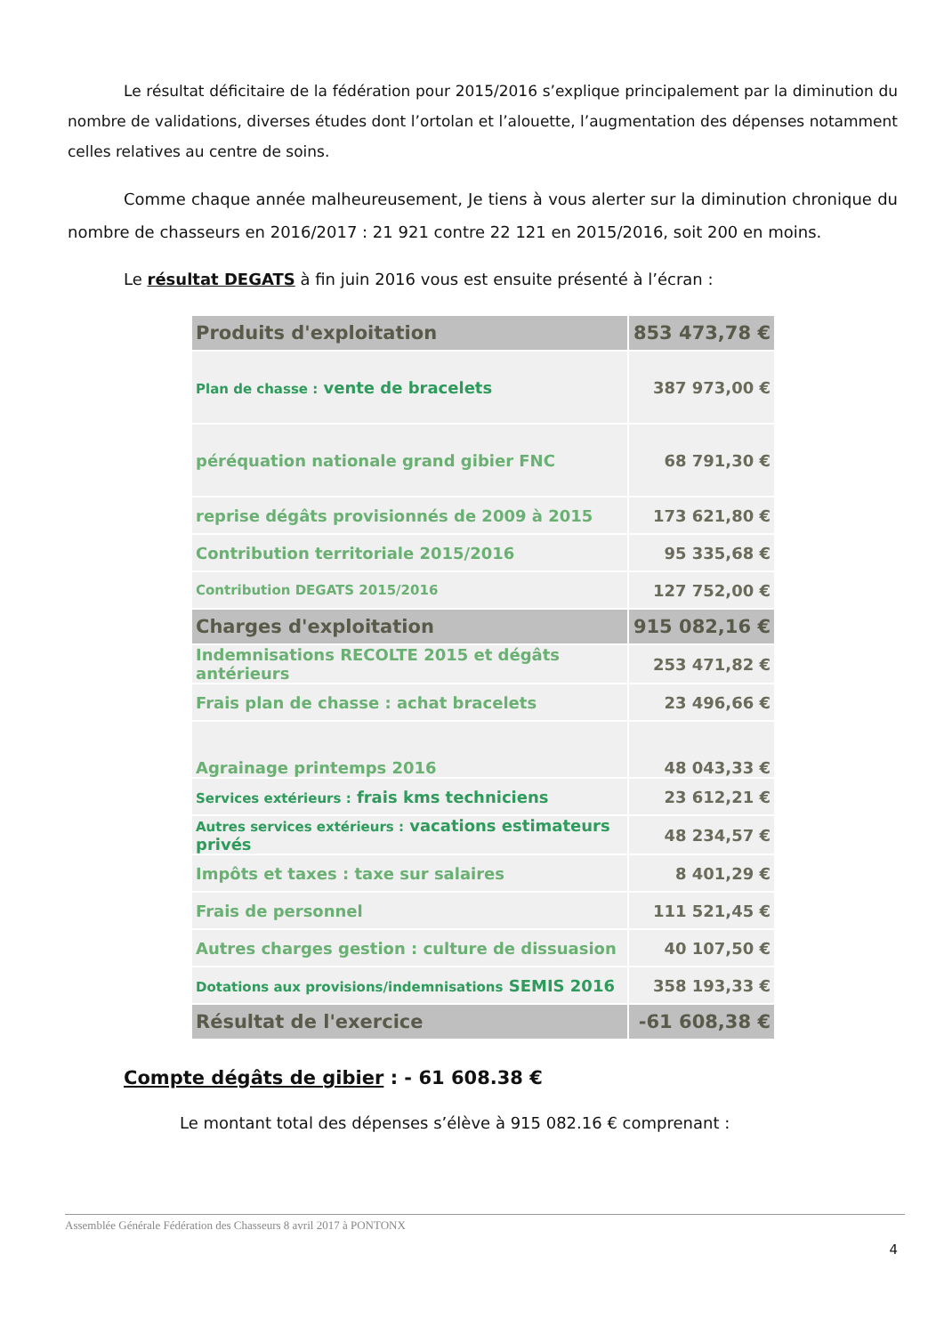Le résultat déficitaire de la fédération pour 2015/2016 s’explique principalement par la diminution du nombre de validations, diverses études dont l’ortolan et l’alouette, l’augmentation des dépenses notamment celles relatives au centre de soins.
Comme chaque année malheureusement, Je tiens à vous alerter sur la diminution chronique du nombre de chasseurs en 2016/2017 : 21 921 contre 22 121 en 2015/2016, soit 200 en moins.
Le résultat DEGATS à fin juin 2016 vous est ensuite présenté à l’écran :
| Produits d'exploitation | 853 473,78 € |
| Plan de chasse : vente de bracelets | 387 973,00 € |
| péréquation nationale grand gibier FNC | 68 791,30 € |
| reprise dégâts provisionnés de 2009 à 2015 | 173 621,80 € |
| Contribution territoriale 2015/2016 | 95 335,68 € |
| Contribution DEGATS 2015/2016 | 127 752,00 € |
| Charges d'exploitation | 915 082,16 € |
| Indemnisations RECOLTE 2015 et dégâts antérieurs | 253 471,82 € |
| Frais plan de chasse : achat bracelets | 23 496,66 € |
| Agrainage printemps 2016 | 48 043,33 € |
| Services extérieurs : frais kms techniciens | 23 612,21 € |
| Autres services extérieurs : vacations estimateurs privés | 48 234,57 € |
| Impôts et taxes : taxe sur salaires | 8 401,29 € |
| Frais de personnel | 111 521,45 € |
| Autres charges gestion : culture de dissuasion | 40 107,50 € |
| Dotations aux provisions/indemnisations SEMIS 2016 | 358 193,33 € |
| Résultat de l'exercice | -61 608,38 € |
Compte dégâts de gibier : - 61 608.38 €
Le montant total des dépenses s’élève à 915 082.16 € comprenant :
Assemblée Générale Fédération des Chasseurs 8 avril 2017 à PONTONX
4